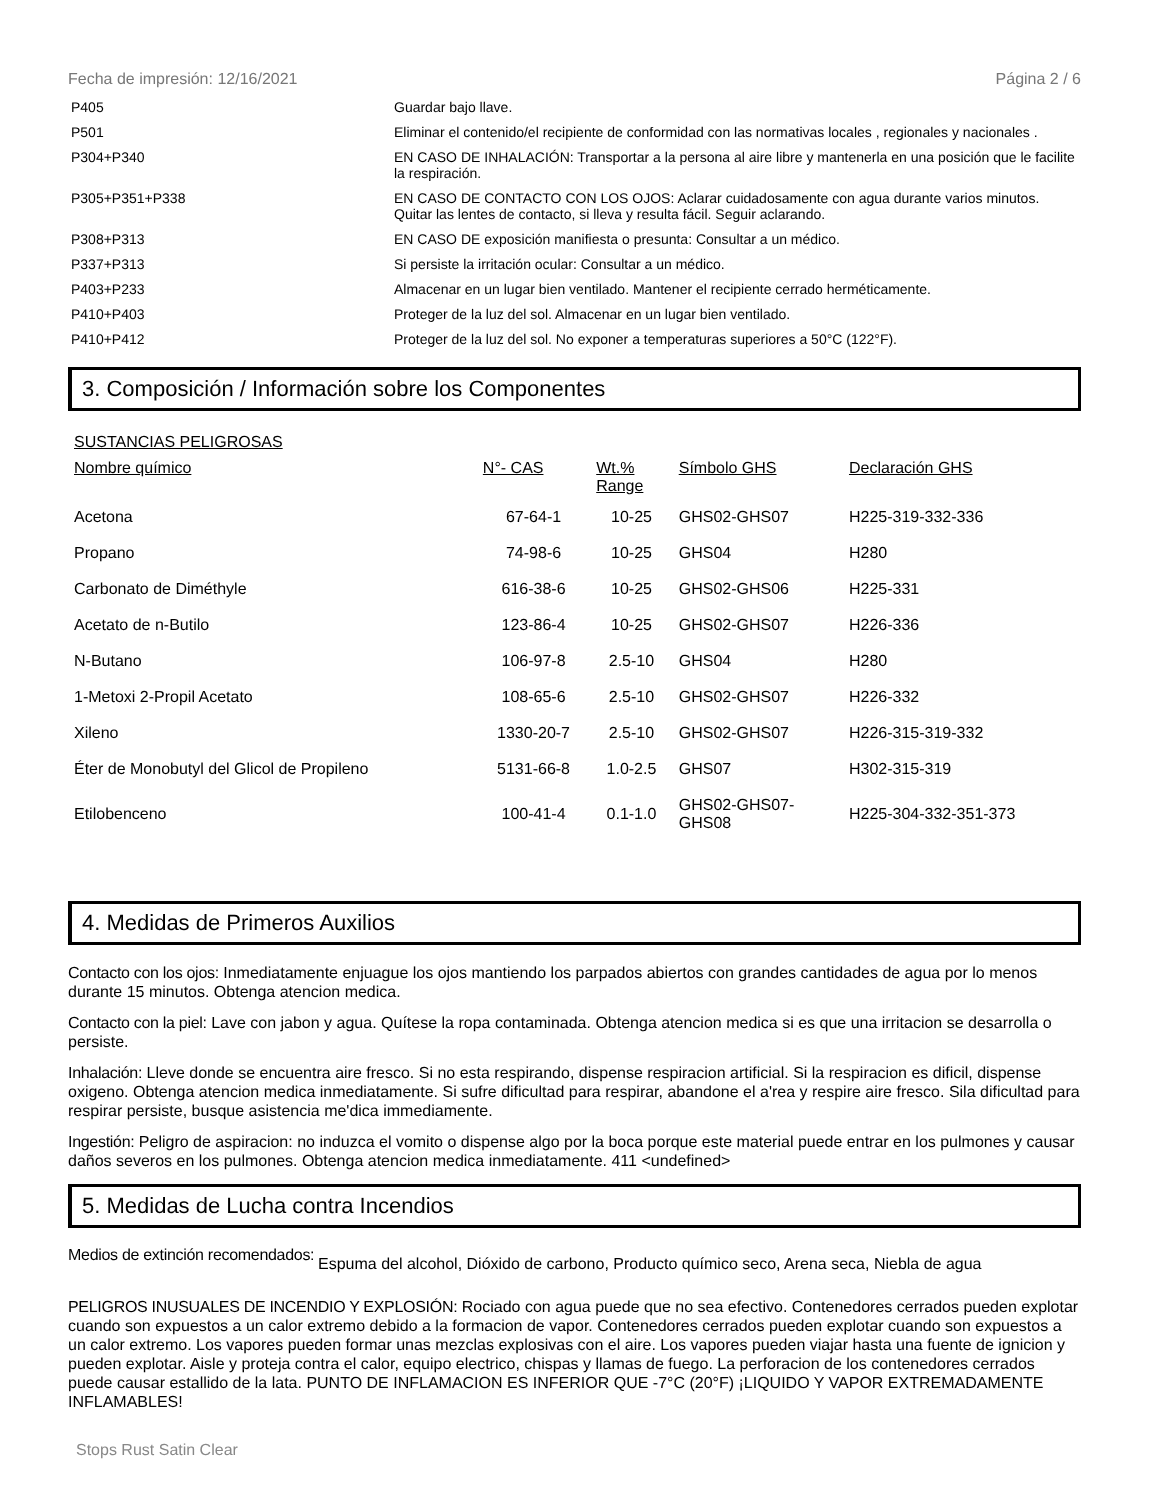Fecha de impresión: 12/16/2021 Página 2 / 6
| P405 | Guardar bajo llave. |
| P501 | Eliminar el contenido/el recipiente de conformidad con las normativas locales , regionales y nacionales . |
| P304+P340 | EN CASO DE INHALACIÓN: Transportar a la persona al aire libre y mantenerla en una posición que le facilite la respiración. |
| P305+P351+P338 | EN CASO DE CONTACTO CON LOS OJOS: Aclarar cuidadosamente con agua durante varios minutos. Quitar las lentes de contacto, si lleva y resulta fácil. Seguir aclarando. |
| P308+P313 | EN CASO DE exposición manifiesta o presunta: Consultar a un médico. |
| P337+P313 | Si persiste la irritación ocular: Consultar a un médico. |
| P403+P233 | Almacenar en un lugar bien ventilado. Mantener el recipiente cerrado herméticamente. |
| P410+P403 | Proteger de la luz del sol. Almacenar en un lugar bien ventilado. |
| P410+P412 | Proteger de la luz del sol. No exponer a temperaturas superiores a 50°C (122°F). |
3. Composición / Información sobre los Componentes
| SUSTANCIAS PELIGROSAS | | | | |
| --- | --- | --- | --- | --- |
| Nombre químico | N°- CAS | Wt.% Range | Símbolo GHS | Declaración GHS |
| Acetona | 67-64-1 | 10-25 | GHS02-GHS07 | H225-319-332-336 |
| Propano | 74-98-6 | 10-25 | GHS04 | H280 |
| Carbonato de Diméthyle | 616-38-6 | 10-25 | GHS02-GHS06 | H225-331 |
| Acetato de n-Butilo | 123-86-4 | 10-25 | GHS02-GHS07 | H226-336 |
| N-Butano | 106-97-8 | 2.5-10 | GHS04 | H280 |
| 1-Metoxi 2-Propil Acetato | 108-65-6 | 2.5-10 | GHS02-GHS07 | H226-332 |
| Xileno | 1330-20-7 | 2.5-10 | GHS02-GHS07 | H226-315-319-332 |
| Éter de Monobutyl del Glicol de Propileno | 5131-66-8 | 1.0-2.5 | GHS07 | H302-315-319 |
| Etilobenceno | 100-41-4 | 0.1-1.0 | GHS02-GHS07- GHS08 | H225-304-332-351-373 |
4. Medidas de Primeros Auxilios
Contacto con los ojos: Inmediatamente enjuague los ojos mantiendo los parpados abiertos con grandes cantidades de agua por lo menos durante 15 minutos. Obtenga atencion medica.
Contacto con la piel: Lave con jabon y agua. Quítese la ropa contaminada. Obtenga atencion medica si es que una irritacion se desarrolla o persiste.
Inhalación: Lleve donde se encuentra aire fresco. Si no esta respirando, dispense respiracion artificial. Si la respiracion es dificil, dispense oxigeno. Obtenga atencion medica inmediatamente. Si sufre dificultad para respirar, abandone el a'rea y respire aire fresco. Sila dificultad para respirar persiste, busque asistencia me'dica immediamente.
Ingestión: Peligro de aspiracion: no induzca el vomito o dispense algo por la boca porque este material puede entrar en los pulmones y causar daños severos en los pulmones. Obtenga atencion medica inmediatamente. 411 <undefined>
5. Medidas de Lucha contra Incendios
Medios de extinción recomendados:
Espuma del alcohol, Dióxido de carbono, Producto químico seco, Arena seca, Niebla de agua
PELIGROS INUSUALES DE INCENDIO Y EXPLOSIÓN: Rociado con agua puede que no sea efectivo. Contenedores cerrados pueden explotar cuando son expuestos a un calor extremo debido a la formacion de vapor. Contenedores cerrados pueden explotar cuando son expuestos a un calor extremo. Los vapores pueden formar unas mezclas explosivas con el aire. Los vapores pueden viajar hasta una fuente de ignicion y pueden explotar. Aisle y proteja contra el calor, equipo electrico, chispas y llamas de fuego. La perforacion de los contenedores cerrados puede causar estallido de la lata. PUNTO DE INFLAMACION ES INFERIOR QUE -7°C (20°F) ¡LIQUIDO Y VAPOR EXTREMADAMENTE INFLAMABLES!
Stops Rust Satin Clear